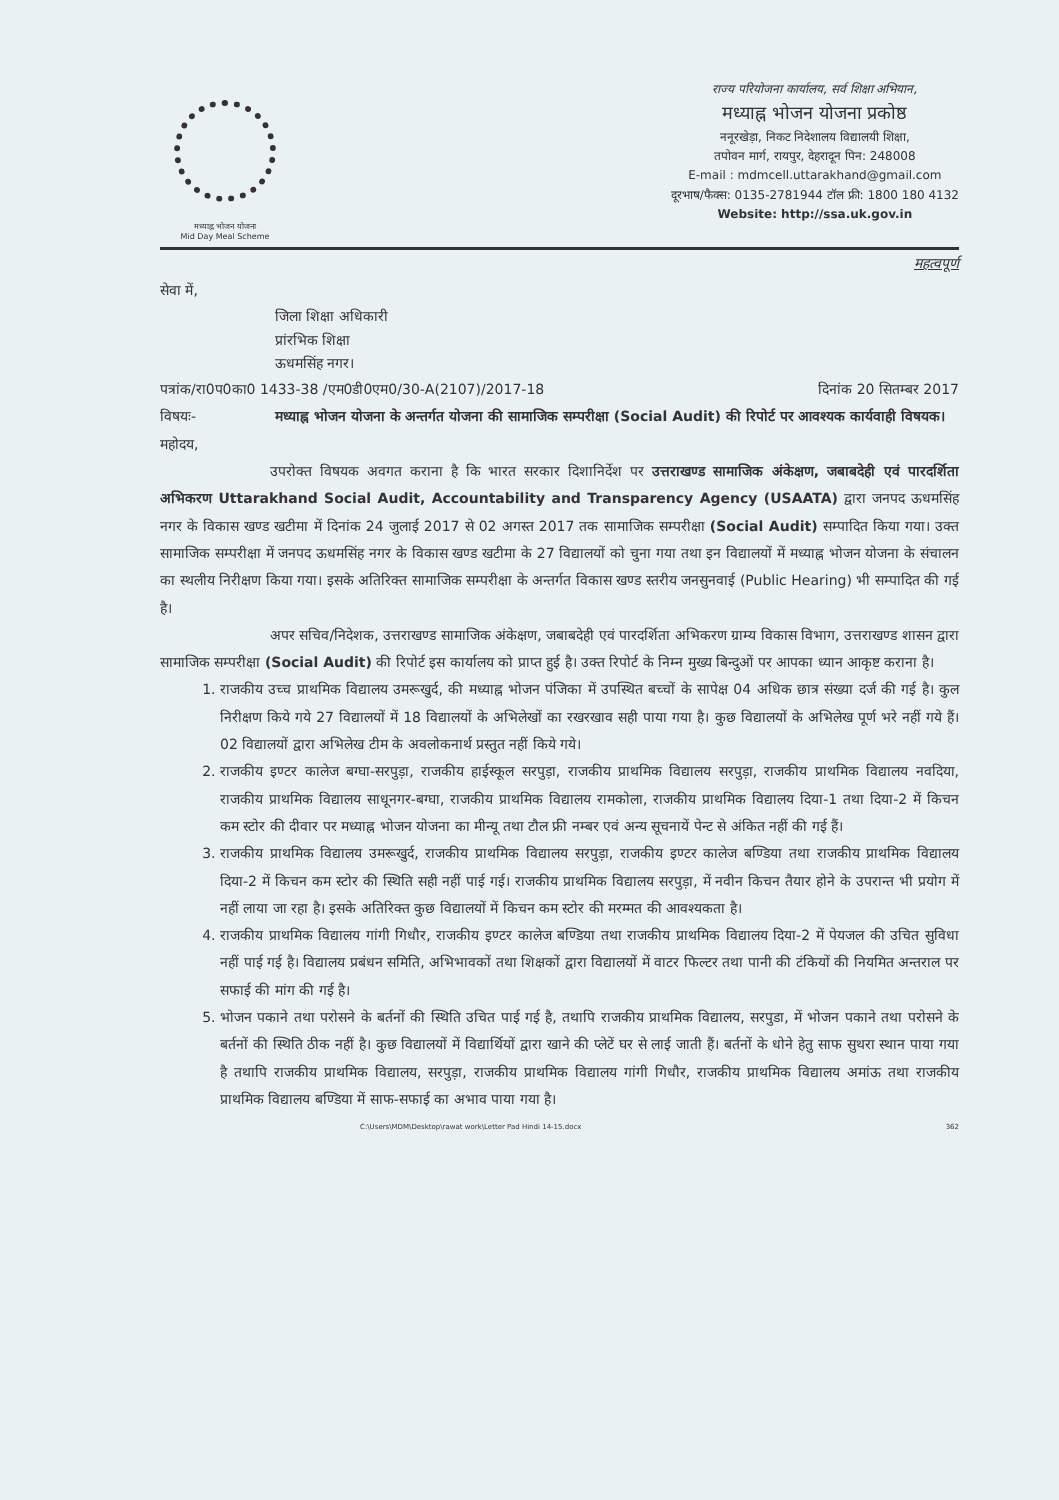मध्याह्न भोजन योजना
Mid Day Meal Scheme
राज्य परियोजना कार्यालय, सर्व शिक्षा अभियान,
मध्याह्न भोजन योजना प्रकोष्ठ
ननूरखेड़ा, निकट निदेशालय विद्यालयी शिक्षा,
तपोवन मार्ग, रायपुर, देहरादून पिन: 248008
E-mail : mdmcell.uttarakhand@gmail.com
दूरभाष/फैक्स: 0135-2781944 टॉल फ्री: 1800 180 4132
Website: http://ssa.uk.gov.in
महत्वपूर्ण
सेवा में,
जिला शिक्षा अधिकारी
प्रांरभिक शिक्षा
ऊधमसिंह नगर।
पत्रांक/रा0प0का0 1433-38 /एम0डी0एम0/30-A(2107)/2017-18 दिनांक 20 सितम्बर 2017
विषयः- मध्याह्न भोजन योजना के अन्तर्गत योजना की सामाजिक सम्परीक्षा (Social Audit) की रिपोर्ट पर आवश्यक कार्यवाही विषयक।
महोदय,
उपरोक्त विषयक अवगत कराना है कि भारत सरकार दिशानिर्देश पर उत्तराखण्ड सामाजिक अंकेक्षण, जबाबदेही एवं पारदर्शिता अभिकरण Uttarakhand Social Audit, Accountability and Transparency Agency (USAATA) द्वारा जनपद ऊधमसिंह नगर के विकास खण्ड खटीमा में दिनांक 24 जुलाई 2017 से 02 अगस्त 2017 तक सामाजिक सम्परीक्षा (Social Audit) सम्पादित किया गया। उक्त सामाजिक सम्परीक्षा में जनपद ऊधमसिंह नगर के विकास खण्ड खटीमा के 27 विद्यालयों को चुना गया तथा इन विद्यालयों में मध्याह्न भोजन योजना के संचालन का स्थलीय निरीक्षण किया गया। इसके अतिरिक्त सामाजिक सम्परीक्षा के अन्तर्गत विकास खण्ड स्तरीय जनसुनवाई (Public Hearing) भी सम्पादित की गई है।
अपर सचिव/निदेशक, उत्तराखण्ड सामाजिक अंकेक्षण, जबाबदेही एवं पारदर्शिता अभिकरण ग्राम्य विकास विभाग, उत्तराखण्ड शासन द्वारा सामाजिक सम्परीक्षा (Social Audit) की रिपोर्ट इस कार्यालय को प्राप्त हुई है। उक्त रिपोर्ट के निम्न मुख्य बिन्दुओं पर आपका ध्यान आकृष्ट कराना है।
1. राजकीय उच्च प्राथमिक विद्यालय उमरूखुर्द, की मध्याह्न भोजन पंजिका में उपस्थित बच्चों के सापेक्ष 04 अधिक छात्र संख्या दर्ज की गई है। कुल निरीक्षण किये गये 27 विद्यालयों में 18 विद्यालयों के अभिलेखों का रखरखाव सही पाया गया है। कुछ विद्यालयों के अभिलेख पूर्ण भरे नहीं गये हैं। 02 विद्यालयों द्वारा अभिलेख टीम के अवलोकनार्थ प्रस्तुत नहीं किये गये।
2. राजकीय इण्टर कालेज बग्घा-सरपुड़ा, राजकीय हाईस्कूल सरपुड़ा, राजकीय प्राथमिक विद्यालय सरपुड़ा, राजकीय प्राथमिक विद्यालय नवदिया, राजकीय प्राथमिक विद्यालय साधूनगर-बग्घा, राजकीय प्राथमिक विद्यालय रामकोला, राजकीय प्राथमिक विद्यालय दिया-1 तथा दिया-2 में किचन कम स्टोर की दीवार पर मध्याह्न भोजन योजना का मीन्यू तथा टौल फ्री नम्बर एवं अन्य सूचनायें पेन्ट से अंकित नहीं की गई हैं।
3. राजकीय प्राथमिक विद्यालय उमरूखुर्द, राजकीय प्राथमिक विद्यालय सरपुड़ा, राजकीय इण्टर कालेज बण्डिया तथा राजकीय प्राथमिक विद्यालय दिया-2 में किचन कम स्टोर की स्थिति सही नहीं पाई गई। राजकीय प्राथमिक विद्यालय सरपुड़ा, में नवीन किचन तैयार होने के उपरान्त भी प्रयोग में नहीं लाया जा रहा है। इसके अतिरिक्त कुछ विद्यालयों में किचन कम स्टोर की मरम्मत की आवश्यकता है।
4. राजकीय प्राथमिक विद्यालय गांगी गिधौर, राजकीय इण्टर कालेज बण्डिया तथा राजकीय प्राथमिक विद्यालय दिया-2 में पेयजल की उचित सुविधा नहीं पाई गई है। विद्यालय प्रबंधन समिति, अभिभावकों तथा शिक्षकों द्वारा विद्यालयों में वाटर फिल्टर तथा पानी की टंकियों की नियमित अन्तराल पर सफाई की मांग की गई है।
5. भोजन पकाने तथा परोसने के बर्तनों की स्थिति उचित पाई गई है, तथापि राजकीय प्राथमिक विद्यालय, सरपुडा, में भोजन पकाने तथा परोसने के बर्तनों की स्थिति ठीक नहीं है। कुछ विद्यालयों में विद्यार्थियों द्वारा खाने की प्लेटें घर से लाई जाती हैं। बर्तनों के धोने हेतु साफ सुथरा स्थान पाया गया है तथापि राजकीय प्राथमिक विद्यालय, सरपुड़ा, राजकीय प्राथमिक विद्यालय गांगी गिधौर, राजकीय प्राथमिक विद्यालय अमांऊ तथा राजकीय प्राथमिक विद्यालय बण्डिया में साफ-सफाई का अभाव पाया गया है।
C:\Users\MDM\Desktop\rawat work\Letter Pad Hindi 14-15.docx 362